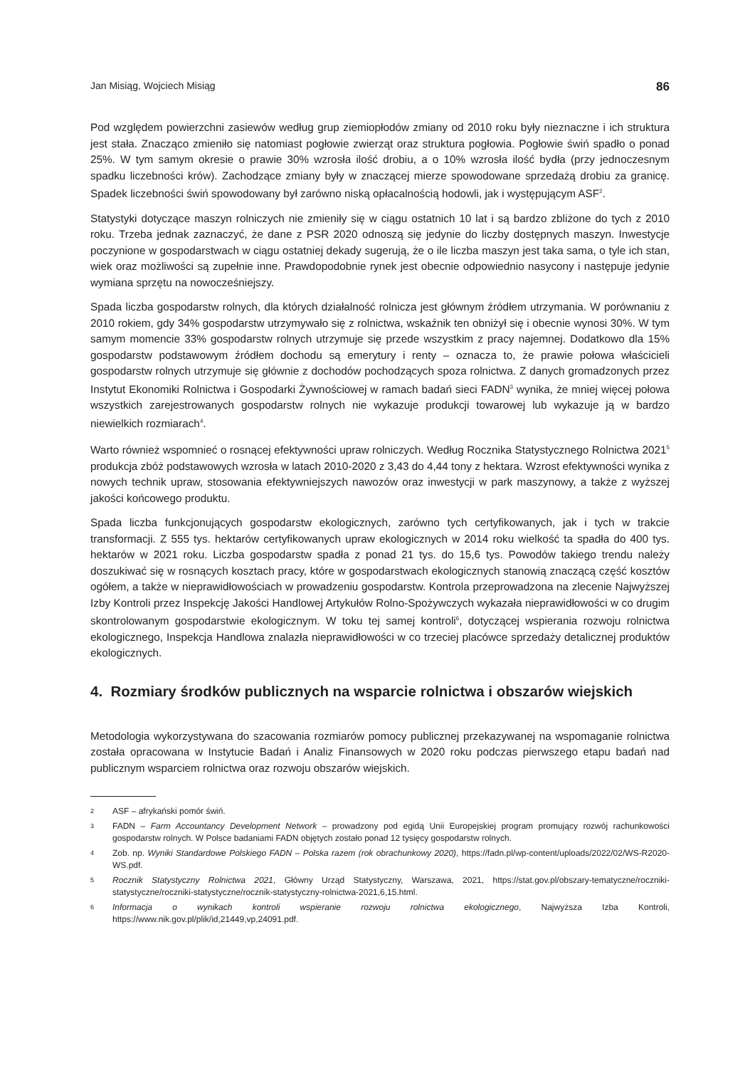Jan Misiąg, Wojciech Misiąg 86
Pod względem powierzchni zasiewów według grup ziemiopłodów zmiany od 2010 roku były nieznaczne i ich struktura jest stała. Znacząco zmieniło się natomiast pogłowie zwierząt oraz struktura pogłowia. Pogłowie świń spadło o ponad 25%. W tym samym okresie o prawie 30% wzrosła ilość drobiu, a o 10% wzrosła ilość bydła (przy jednoczesnym spadku liczebności krów). Zachodzące zmiany były w znaczącej mierze spowodowane sprzedażą drobiu za granicę. Spadek liczebności świń spowodowany był zarówno niską opłacalnością hodowli, jak i występującym ASF<sup>2</sup>.
Statystyki dotyczące maszyn rolniczych nie zmieniły się w ciągu ostatnich 10 lat i są bardzo zbliżone do tych z 2010 roku. Trzeba jednak zaznaczyć, że dane z PSR 2020 odnoszą się jedynie do liczby dostępnych maszyn. Inwestycje poczynione w gospodarstwach w ciągu ostatniej dekady sugerują, że o ile liczba maszyn jest taka sama, o tyle ich stan, wiek oraz możliwości są zupełnie inne. Prawdopodobnie rynek jest obecnie odpowiednio nasycony i następuje jedynie wymiana sprzętu na nowocześniejszy.
Spada liczba gospodarstw rolnych, dla których działalność rolnicza jest głównym źródłem utrzymania. W porównaniu z 2010 rokiem, gdy 34% gospodarstw utrzymywało się z rolnictwa, wskaźnik ten obniżył się i obecnie wynosi 30%. W tym samym momencie 33% gospodarstw rolnych utrzymuje się przede wszystkim z pracy najemnej. Dodatkowo dla 15% gospodarstw podstawowym źródłem dochodu są emerytury i renty – oznacza to, że prawie połowa właścicieli gospodarstw rolnych utrzymuje się głównie z dochodów pochodzących spoza rolnictwa. Z danych gromadzonych przez Instytut Ekonomiki Rolnictwa i Gospodarki Żywnościowej w ramach badań sieci FADN<sup>3</sup> wynika, że mniej więcej połowa wszystkich zarejestrowanych gospodarstw rolnych nie wykazuje produkcji towarowej lub wykazuje ją w bardzo niewielkich rozmiarach<sup>4</sup>.
Warto również wspomnieć o rosnącej efektywności upraw rolniczych. Według Rocznika Statystycznego Rolnictwa 2021<sup>5</sup> produkcja zbóż podstawowych wzrosła w latach 2010-2020 z 3,43 do 4,44 tony z hektara. Wzrost efektywności wynika z nowych technik upraw, stosowania efektywniejszych nawozów oraz inwestycji w park maszynowy, a także z wyższej jakości końcowego produktu.
Spada liczba funkcjonujących gospodarstw ekologicznych, zarówno tych certyfikowanych, jak i tych w trakcie transformacji. Z 555 tys. hektarów certyfikowanych upraw ekologicznych w 2014 roku wielkość ta spadła do 400 tys. hektarów w 2021 roku. Liczba gospodarstw spadła z ponad 21 tys. do 15,6 tys. Powodów takiego trendu należy doszukiwać się w rosnących kosztach pracy, które w gospodarstwach ekologicznych stanowią znaczącą część kosztów ogółem, a także w nieprawidłowościach w prowadzeniu gospodarstw. Kontrola przeprowadzona na zlecenie Najwyższej Izby Kontroli przez Inspekcję Jakości Handlowej Artykułów Rolno-Spożywczych wykazała nieprawidłowości w co drugim skontrolowanym gospodarstwie ekologicznym. W toku tej samej kontroli<sup>6</sup>, dotyczącej wspierania rozwoju rolnictwa ekologicznego, Inspekcja Handlowa znalazła nieprawidłowości w co trzeciej placówce sprzedaży detalicznej produktów ekologicznych.
4. Rozmiary środków publicznych na wsparcie rolnictwa i obszarów wiejskich
Metodologia wykorzystywana do szacowania rozmiarów pomocy publicznej przekazywanej na wspomaganie rolnictwa została opracowana w Instytucie Badań i Analiz Finansowych w 2020 roku podczas pierwszego etapu badań nad publicznym wsparciem rolnictwa oraz rozwoju obszarów wiejskich.
2 ASF – afrykański pomór świń.
3 FADN – Farm Accountancy Development Network – prowadzony pod egidą Unii Europejskiej program promujący rozwój rachunkowości gospodarstw rolnych. W Polsce badaniami FADN objętych zostało ponad 12 tysięcy gospodarstw rolnych.
4 Zob. np. Wyniki Standardowe Polskiego FADN – Polska razem (rok obrachunkowy 2020), https://fadn.pl/wp-content/uploads/2022/02/WS-R2020-WS.pdf.
5 Rocznik Statystyczny Rolnictwa 2021, Główny Urząd Statystyczny, Warszawa, 2021, https://stat.gov.pl/obszary-tematyczne/roczniki-statystyczne/roczniki-statystyczne/rocznik-statystyczny-rolnictwa-2021,6,15.html.
6 Informacja o wynikach kontroli wspieranie rozwoju rolnictwa ekologicznego, Najwyższa Izba Kontroli, https://www.nik.gov.pl/plik/id,21449,vp,24091.pdf.